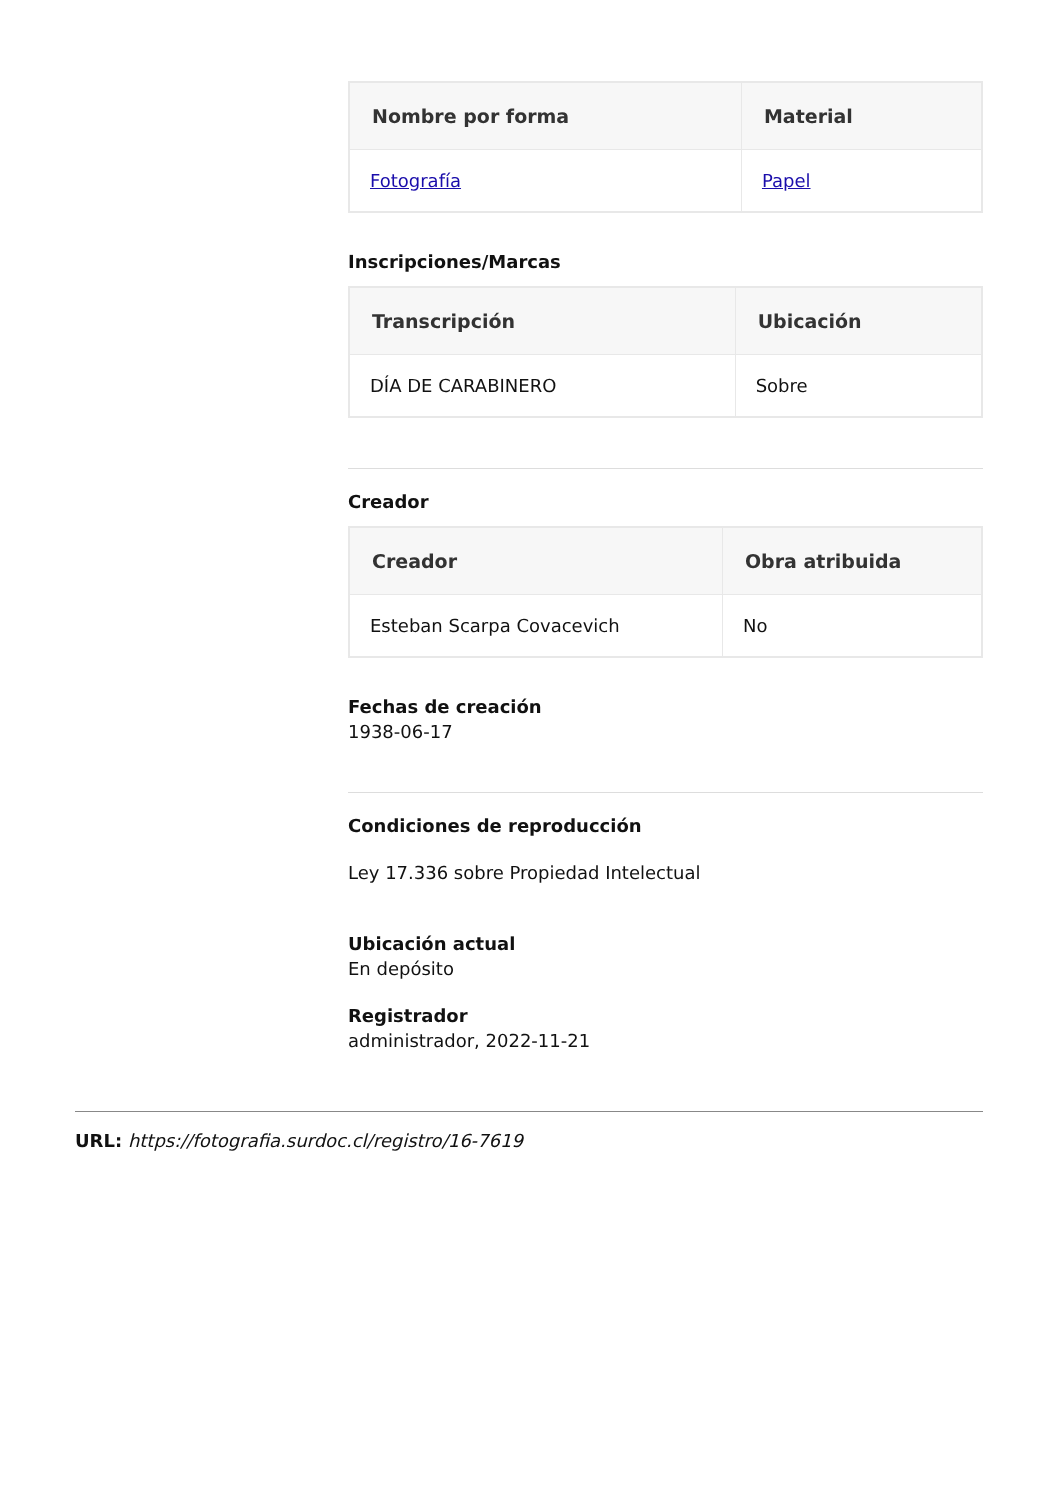| Nombre por forma | Material |
| --- | --- |
| Fotografía | Papel |
Inscripciones/Marcas
| Transcripción | Ubicación |
| --- | --- |
| DÍA DE CARABINERO | Sobre |
Creador
| Creador | Obra atribuida |
| --- | --- |
| Esteban Scarpa Covacevich | No |
Fechas de creación
1938-06-17
Condiciones de reproducción
Ley 17.336 sobre Propiedad Intelectual
Ubicación actual
En depósito
Registrador
administrador, 2022-11-21
URL: https://fotografia.surdoc.cl/registro/16-7619